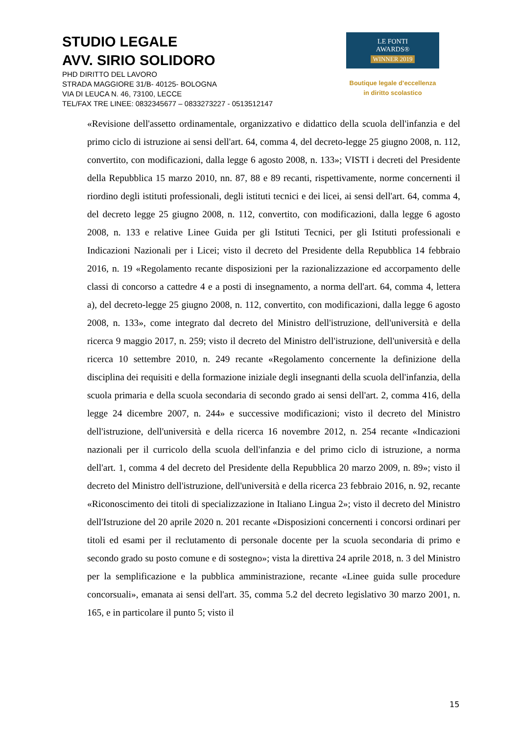STUDIO LEGALE
AVV. SIRIO SOLIDORO
PHD DIRITTO DEL LAVORO
STRADA MAGGIORE 31/B- 40125- BOLOGNA
VIA DI LEUCA N. 46, 73100, LECCE
TEL/FAX TRE LINEE: 0832345677 – 0833273227 - 0513512147
LE FONTI
AWARDS®
WINNER 2019
Boutique legale d’eccellenza
in diritto scolastico
«Revisione dell'assetto ordinamentale, organizzativo e didattico della scuola dell'infanzia e del primo ciclo di istruzione ai sensi dell'art. 64, comma 4, del decreto-legge 25 giugno 2008, n. 112, convertito, con modificazioni, dalla legge 6 agosto 2008, n. 133»; VISTI i decreti del Presidente della Repubblica 15 marzo 2010, nn. 87, 88 e 89 recanti, rispettivamente, norme concernenti il riordino degli istituti professionali, degli istituti tecnici e dei licei, ai sensi dell'art. 64, comma 4, del decreto legge 25 giugno 2008, n. 112, convertito, con modificazioni, dalla legge 6 agosto 2008, n. 133 e relative Linee Guida per gli Istituti Tecnici, per gli Istituti professionali e Indicazioni Nazionali per i Licei; visto il decreto del Presidente della Repubblica 14 febbraio 2016, n. 19 «Regolamento recante disposizioni per la razionalizzazione ed accorpamento delle classi di concorso a cattedre 4 e a posti di insegnamento, a norma dell'art. 64, comma 4, lettera a), del decreto-legge 25 giugno 2008, n. 112, convertito, con modificazioni, dalla legge 6 agosto 2008, n. 133», come integrato dal decreto del Ministro dell'istruzione, dell'università e della ricerca 9 maggio 2017, n. 259; visto il decreto del Ministro dell'istruzione, dell'università e della ricerca 10 settembre 2010, n. 249 recante «Regolamento concernente la definizione della disciplina dei requisiti e della formazione iniziale degli insegnanti della scuola dell'infanzia, della scuola primaria e della scuola secondaria di secondo grado ai sensi dell'art. 2, comma 416, della legge 24 dicembre 2007, n. 244» e successive modificazioni; visto il decreto del Ministro dell'istruzione, dell'università e della ricerca 16 novembre 2012, n. 254 recante «Indicazioni nazionali per il curricolo della scuola dell'infanzia e del primo ciclo di istruzione, a norma dell'art. 1, comma 4 del decreto del Presidente della Repubblica 20 marzo 2009, n. 89»; visto il decreto del Ministro dell'istruzione, dell'università e della ricerca 23 febbraio 2016, n. 92, recante «Riconoscimento dei titoli di specializzazione in Italiano Lingua 2»; visto il decreto del Ministro dell'Istruzione del 20 aprile 2020 n. 201 recante «Disposizioni concernenti i concorsi ordinari per titoli ed esami per il reclutamento di personale docente per la scuola secondaria di primo e secondo grado su posto comune e di sostegno»; vista la direttiva 24 aprile 2018, n. 3 del Ministro per la semplificazione e la pubblica amministrazione, recante «Linee guida sulle procedure concorsuali», emanata ai sensi dell'art. 35, comma 5.2 del decreto legislativo 30 marzo 2001, n. 165, e in particolare il punto 5; visto il
15